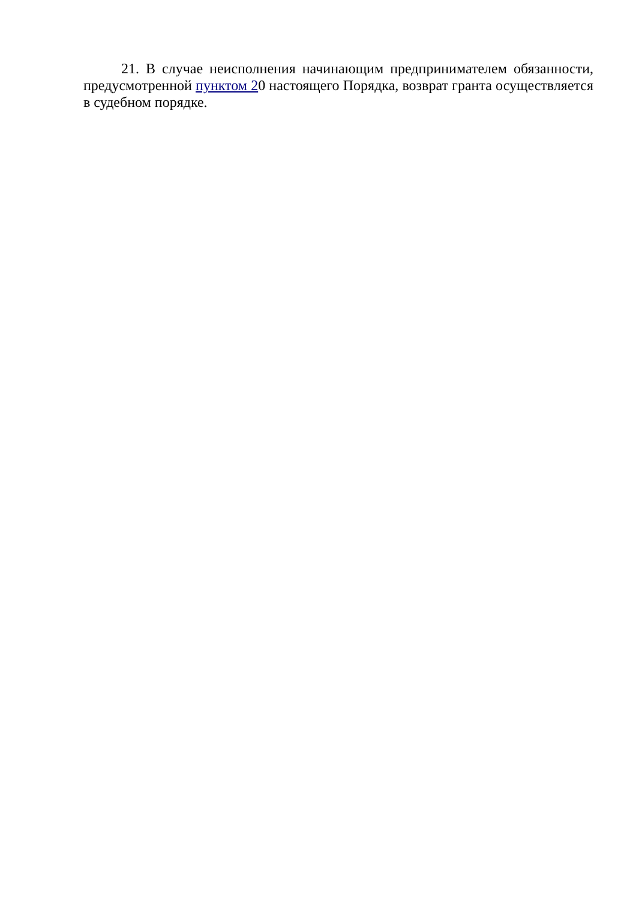21. В случае неисполнения начинающим предпринимателем обязанности, предусмотренной пунктом 20 настоящего Порядка, возврат гранта осуществляется в судебном порядке.